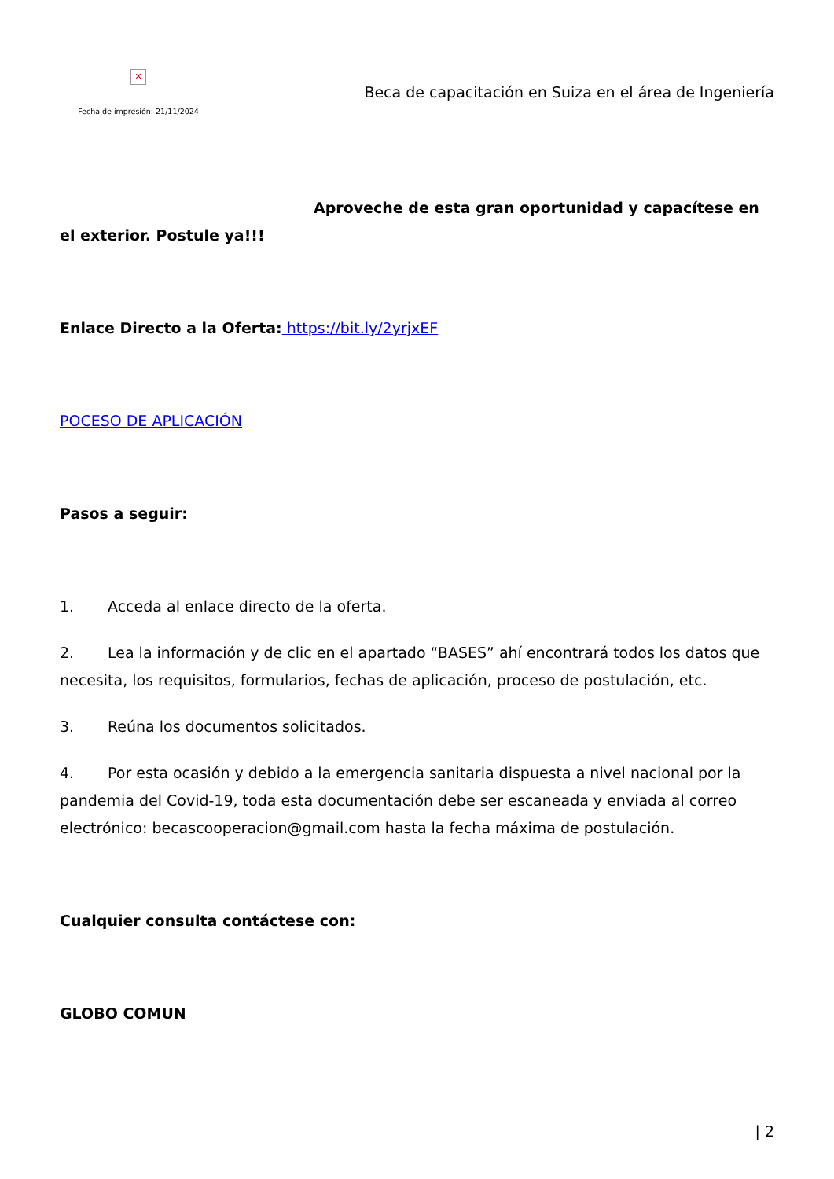✕
Fecha de impresión: 21/11/2024
Beca de capacitación en Suiza en el área de Ingeniería
Aproveche de esta gran oportunidad y capacítese en el exterior. Postule ya!!!
Enlace Directo a la Oferta: https://bit.ly/2yrjxEF
POCESO DE APLICACIÓN
Pasos a seguir:
1. Acceda al enlace directo de la oferta.
2. Lea la información y de clic en el apartado “BASES” ahí encontrará todos los datos que necesita, los requisitos, formularios, fechas de aplicación, proceso de postulación, etc.
3. Reúna los documentos solicitados.
4. Por esta ocasión y debido a la emergencia sanitaria dispuesta a nivel nacional por la pandemia del Covid-19, toda esta documentación debe ser escaneada y enviada al correo electrónico: becascooperacion@gmail.com hasta la fecha máxima de postulación.
Cualquier consulta contáctese con:
GLOBO COMUN
| 2